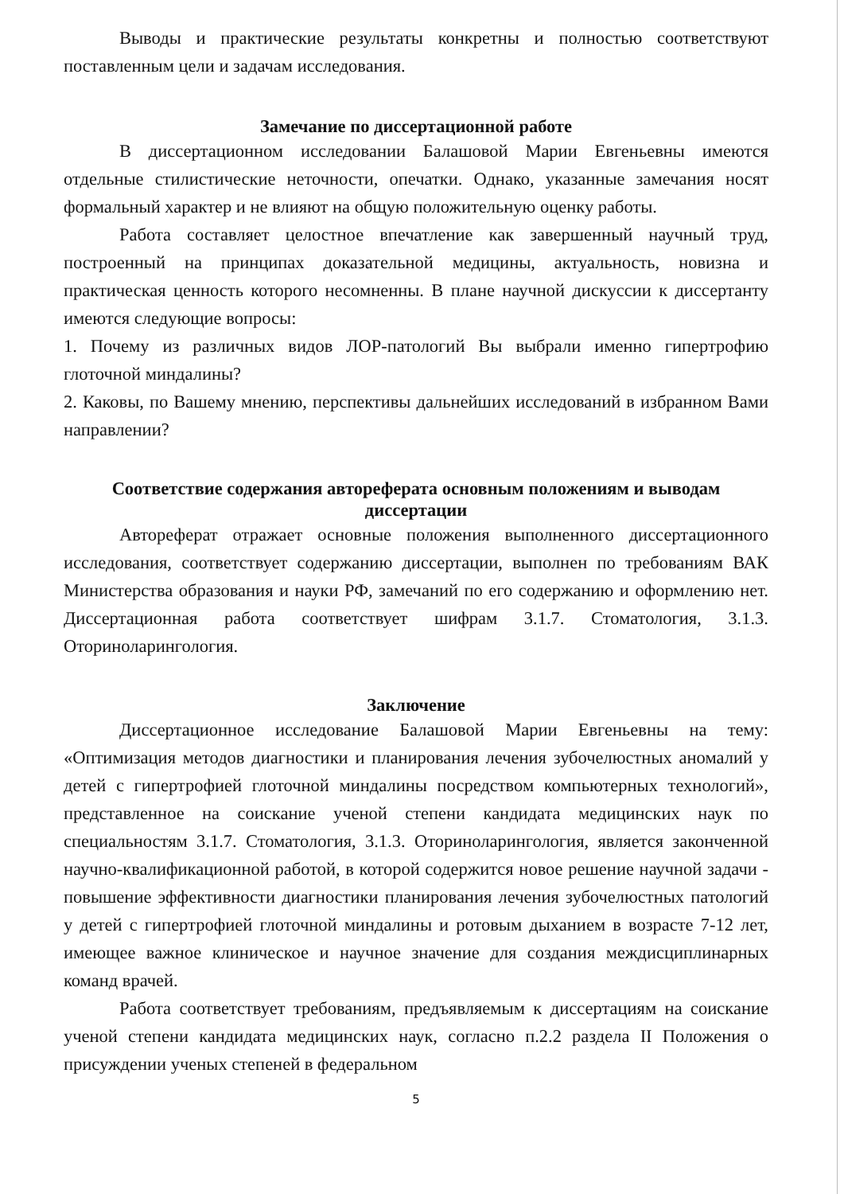Выводы и практические результаты конкретны и полностью соответствуют поставленным цели и задачам исследования.
Замечание по диссертационной работе
В диссертационном исследовании Балашовой Марии Евгеньевны имеются отдельные стилистические неточности, опечатки. Однако, указанные замечания носят формальный характер и не влияют на общую положительную оценку работы.
Работа составляет целостное впечатление как завершенный научный труд, построенный на принципах доказательной медицины, актуальность, новизна и практическая ценность которого несомненны. В плане научной дискуссии к диссертанту имеются следующие вопросы:
1. Почему из различных видов ЛОР-патологий Вы выбрали именно гипертрофию глоточной миндалины?
2. Каковы, по Вашему мнению, перспективы дальнейших исследований в избранном Вами направлении?
Соответствие содержания автореферата основным положениям и выводам диссертации
Автореферат отражает основные положения выполненного диссертационного исследования, соответствует содержанию диссертации, выполнен по требованиям ВАК Министерства образования и науки РФ, замечаний по его содержанию и оформлению нет. Диссертационная работа соответствует шифрам 3.1.7. Стоматология, 3.1.3. Оториноларингология.
Заключение
Диссертационное исследование Балашовой Марии Евгеньевны на тему: «Оптимизация методов диагностики и планирования лечения зубочелюстных аномалий у детей с гипертрофией глоточной миндалины посредством компьютерных технологий», представленное на соискание ученой степени кандидата медицинских наук по специальностям 3.1.7. Стоматология, 3.1.3. Оториноларингология, является законченной научно-квалификационной работой, в которой содержится новое решение научной задачи - повышение эффективности диагностики планирования лечения зубочелюстных патологий у детей с гипертрофией глоточной миндалины и ротовым дыханием в возрасте 7-12 лет, имеющее важное клиническое и научное значение для создания междисциплинарных команд врачей.
Работа соответствует требованиям, предъявляемым к диссертациям на соискание ученой степени кандидата медицинских наук, согласно п.2.2 раздела II Положения о присуждении ученых степеней в федеральном
5